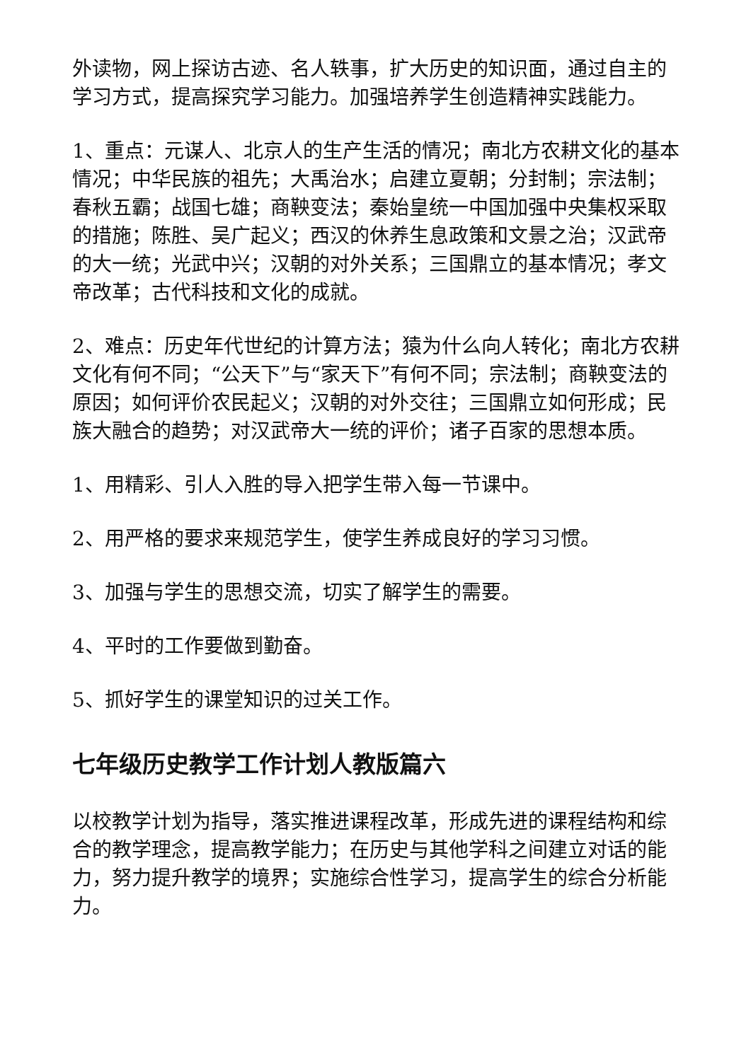外读物，网上探访古迹、名人轶事，扩大历史的知识面，通过自主的学习方式，提高探究学习能力。加强培养学生创造精神实践能力。
1、重点：元谋人、北京人的生产生活的情况；南北方农耕文化的基本情况；中华民族的祖先；大禹治水；启建立夏朝；分封制；宗法制；春秋五霸；战国七雄；商鞅变法；秦始皇统一中国加强中央集权采取的措施；陈胜、吴广起义；西汉的休养生息政策和文景之治；汉武帝的大一统；光武中兴；汉朝的对外关系；三国鼎立的基本情况；孝文帝改革；古代科技和文化的成就。
2、难点：历史年代世纪的计算方法；猿为什么向人转化；南北方农耕文化有何不同；“公天下”与“家天下”有何不同；宗法制；商鞅变法的原因；如何评价农民起义；汉朝的对外交往；三国鼎立如何形成；民族大融合的趋势；对汉武帝大一统的评价；诸子百家的思想本质。
1、用精彩、引人入胜的导入把学生带入每一节课中。
2、用严格的要求来规范学生，使学生养成良好的学习习惯。
3、加强与学生的思想交流，切实了解学生的需要。
4、平时的工作要做到勤奋。
5、抓好学生的课堂知识的过关工作。
七年级历史教学工作计划人教版篇六
以校教学计划为指导，落实推进课程改革，形成先进的课程结构和综合的教学理念，提高教学能力；在历史与其他学科之间建立对话的能力，努力提升教学的境界；实施综合性学习，提高学生的综合分析能力。